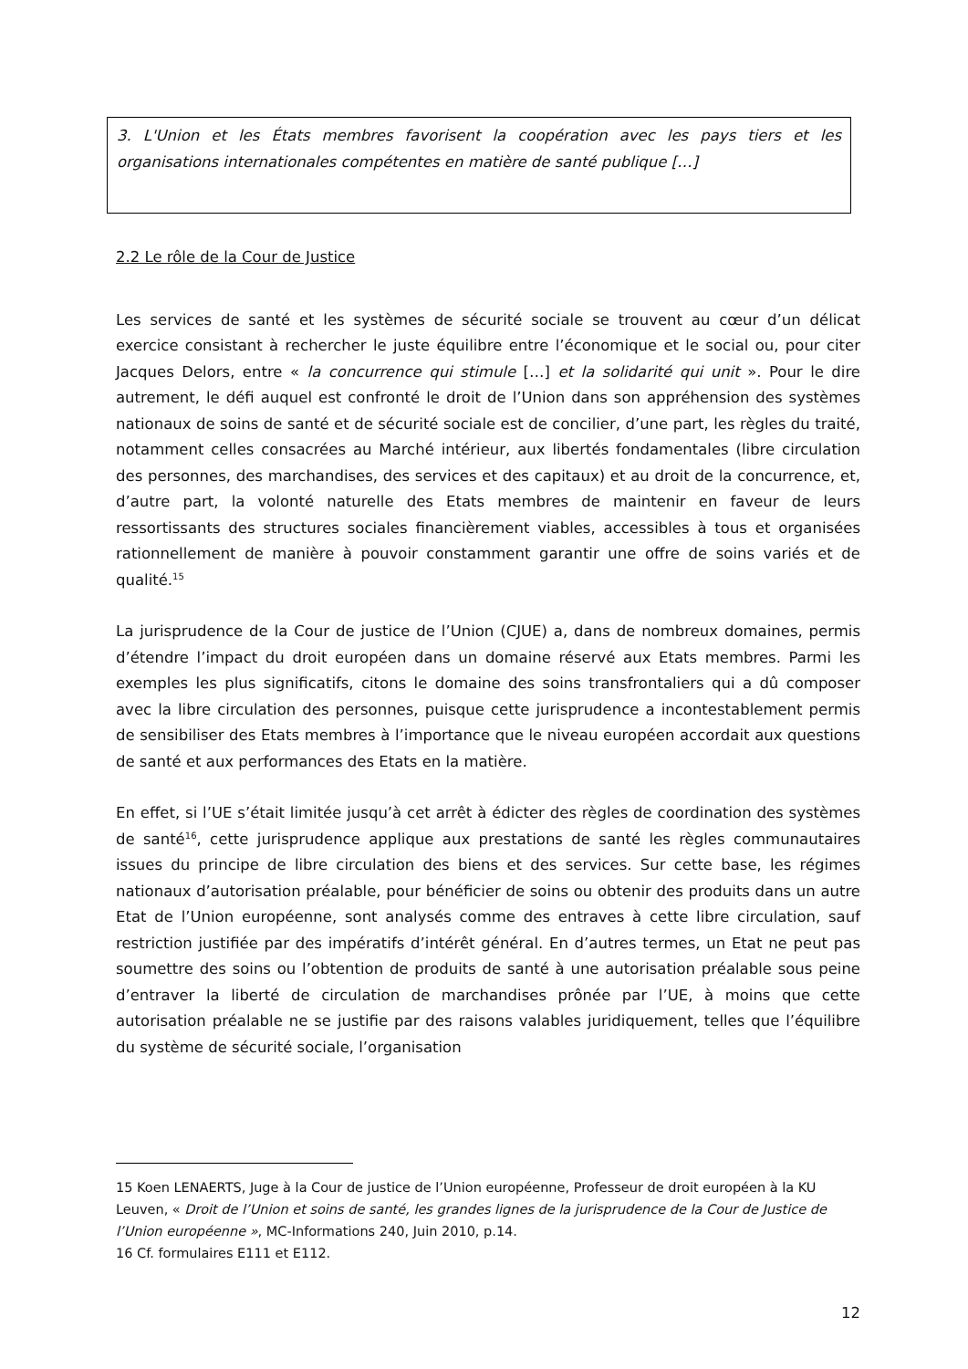3. L'Union et les États membres favorisent la coopération avec les pays tiers et les organisations internationales compétentes en matière de santé publique […]
2.2 Le rôle de la Cour de Justice
Les services de santé et les systèmes de sécurité sociale se trouvent au cœur d’un délicat exercice consistant à rechercher le juste équilibre entre l’économique et le social ou, pour citer Jacques Delors, entre « la concurrence qui stimule […] et la solidarité qui unit ». Pour le dire autrement, le défi auquel est confronté le droit de l’Union dans son appréhension des systèmes nationaux de soins de santé et de sécurité sociale est de concilier, d’une part, les règles du traité, notamment celles consacrées au Marché intérieur, aux libertés fondamentales (libre circulation des personnes, des marchandises, des services et des capitaux) et au droit de la concurrence, et, d’autre part, la volonté naturelle des Etats membres de maintenir en faveur de leurs ressortissants des structures sociales financièrement viables, accessibles à tous et organisées rationnellement de manière à pouvoir constamment garantir une offre de soins variés et de qualité.<sup>15</sup>
La jurisprudence de la Cour de justice de l’Union (CJUE) a, dans de nombreux domaines, permis d’étendre l’impact du droit européen dans un domaine réservé aux Etats membres. Parmi les exemples les plus significatifs, citons le domaine des soins transfrontaliers qui a dû composer avec la libre circulation des personnes, puisque cette jurisprudence a incontestablement permis de sensibiliser des Etats membres à l’importance que le niveau européen accordait aux questions de santé et aux performances des Etats en la matière.
En effet, si l’UE s’était limitée jusqu’à cet arrêt à édicter des règles de coordination des systèmes de santé<sup>16</sup>, cette jurisprudence applique aux prestations de santé les règles communautaires issues du principe de libre circulation des biens et des services. Sur cette base, les régimes nationaux d’autorisation préalable, pour bénéficier de soins ou obtenir des produits dans un autre Etat de l’Union européenne, sont analysés comme des entraves à cette libre circulation, sauf restriction justifiée par des impératifs d’intérêt général. En d’autres termes, un Etat ne peut pas soumettre des soins ou l’obtention de produits de santé à une autorisation préalable sous peine d’entraver la liberté de circulation de marchandises prônée par l’UE, à moins que cette autorisation préalable ne se justifie par des raisons valables juridiquement, telles que l’équilibre du système de sécurité sociale, l’organisation
15 Koen LENAERTS, Juge à la Cour de justice de l’Union européenne, Professeur de droit européen à la KU Leuven, « Droit de l’Union et soins de santé, les grandes lignes de la jurisprudence de la Cour de Justice de l’Union européenne », MC-Informations 240, Juin 2010, p.14.
16 Cf. formulaires E111 et E112.
12